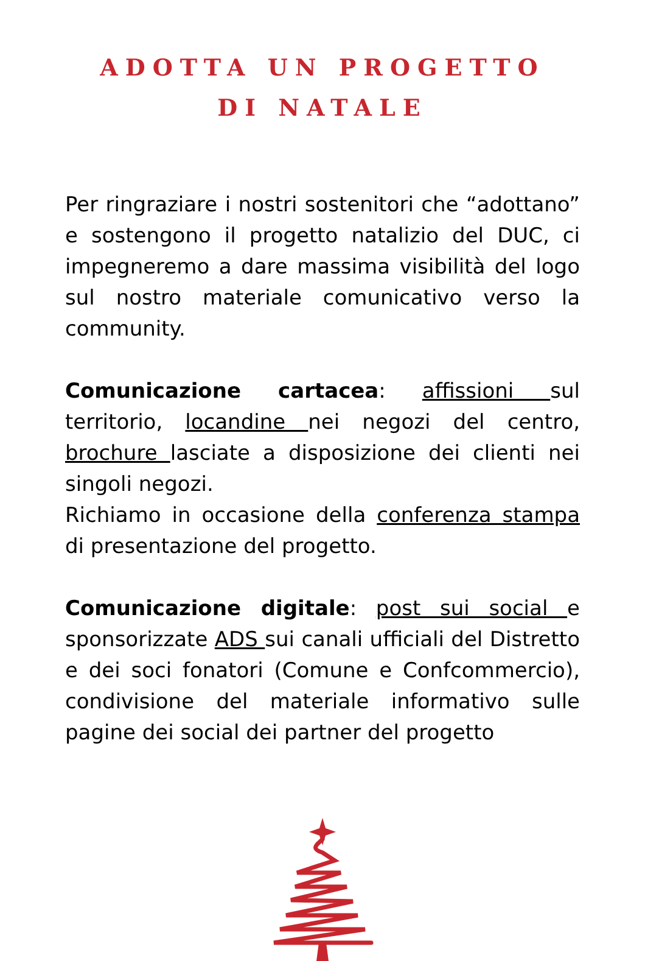ADOTTA UN PROGETTO DI NATALE
Per ringraziare i nostri sostenitori che “adottano” e sostengono il progetto natalizio del DUC, ci impegneremo a dare massima visibilità del logo sul nostro materiale comunicativo verso la community.
Comunicazione cartacea: affissioni sul territorio, locandine nei negozi del centro, brochure lasciate a disposizione dei clienti nei singoli negozi.
Richiamo in occasione della conferenza stampa di presentazione del progetto.
Comunicazione digitale: post sui social e sponsorizzate ADS sui canali ufficiali del Distretto e dei soci fonatori (Comune e Confcommercio), condivisione del materiale informativo sulle pagine dei social dei partner del progetto